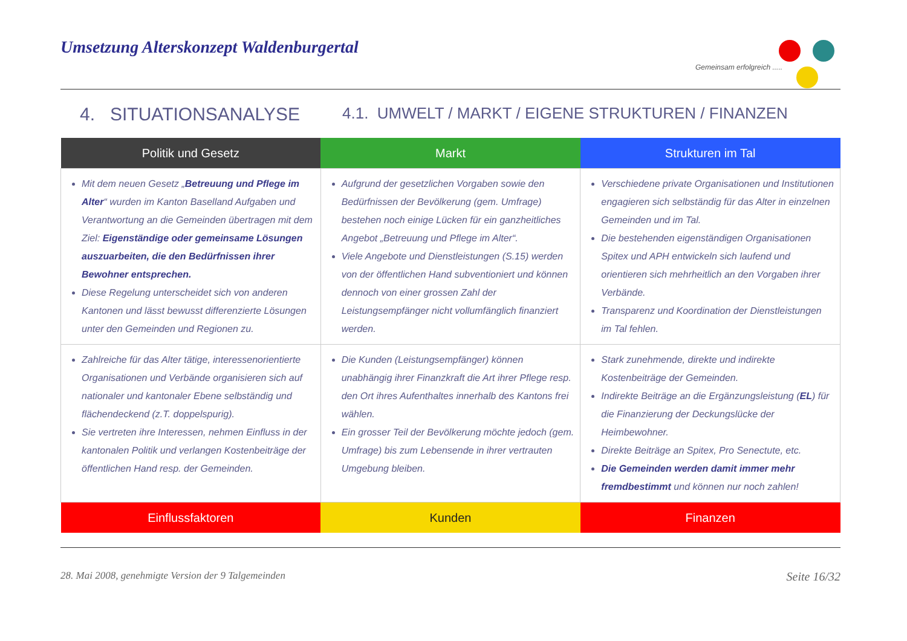Umsetzung Alterskonzept Waldenburgertal
Gemeinsam erfolgreich .....
4. SITUATIONSANALYSE 4.1. UMWELT / MARKT / EIGENE STRUKTUREN / FINANZEN
| Politik und Gesetz | Markt | Strukturen im Tal |
| --- | --- | --- |
| Mit dem neuen Gesetz „ Betreuung und Pflege im Alter “ wurden im Kanton Baselland Aufgaben und Verantwortung an die Gemeinden übertragen mit dem Ziel: Eigenständige oder gemeinsame Lösungen auszuarbeiten, die den Bedürfnissen ihrer Bewohner entsprechen. Diese Regelung unterscheidet sich von anderen Kantonen und lässt bewusst differenzierte Lösungen unter den Gemeinden und Regionen zu. | Aufgrund der gesetzlichen Vorgaben sowie den Bedürfnissen der Bevölkerung (gem. Umfrage) bestehen noch einige Lücken für ein ganzheitliches Angebot „Betreuung und Pflege im Alter“. Viele Angebote und Dienstleistungen (S.15) werden von der öffentlichen Hand subventioniert und können dennoch von einer grossen Zahl der Leistungsempfänger nicht vollumfänglich finanziert werden. | Verschiedene private Organisationen und Institutionen engagieren sich selbständig für das Alter in einzelnen Gemeinden und im Tal. Die bestehenden eigenständigen Organisationen Spitex und APH entwickeln sich laufend und orientieren sich mehrheitlich an den Vorgaben ihrer Verbände. Transparenz und Koordination der Dienstleistungen im Tal fehlen. |
| Zahlreiche für das Alter tätige, interessenorientierte Organisationen und Verbände organisieren sich auf nationaler und kantonaler Ebene selbständig und flächendeckend (z.T. doppelspurig). Sie vertreten ihre Interessen, nehmen Einfluss in der kantonalen Politik und verlangen Kostenbeiträge der öffentlichen Hand resp. der Gemeinden. | Die Kunden (Leistungsempfänger) können unabhängig ihrer Finanzkraft die Art ihrer Pflege resp. den Ort ihres Aufenthaltes innerhalb des Kantons frei wählen. Ein grosser Teil der Bevölkerung möchte jedoch (gem. Umfrage) bis zum Lebensende in ihrer vertrauten Umgebung bleiben. | Stark zunehmende, direkte und indirekte Kostenbeiträge der Gemeinden. Indirekte Beiträge an die Ergänzungsleistung ( EL ) für die Finanzierung der Deckungslücke der Heimbewohner. Direkte Beiträge an Spitex, Pro Senectute, etc. Die Gemeinden werden damit immer mehr fremdbestimmt und können nur noch zahlen! |
| Einflussfaktoren | Kunden | Finanzen |
28. Mai 2008, genehmigte Version der 9 Talgemeinden Seite 16/32